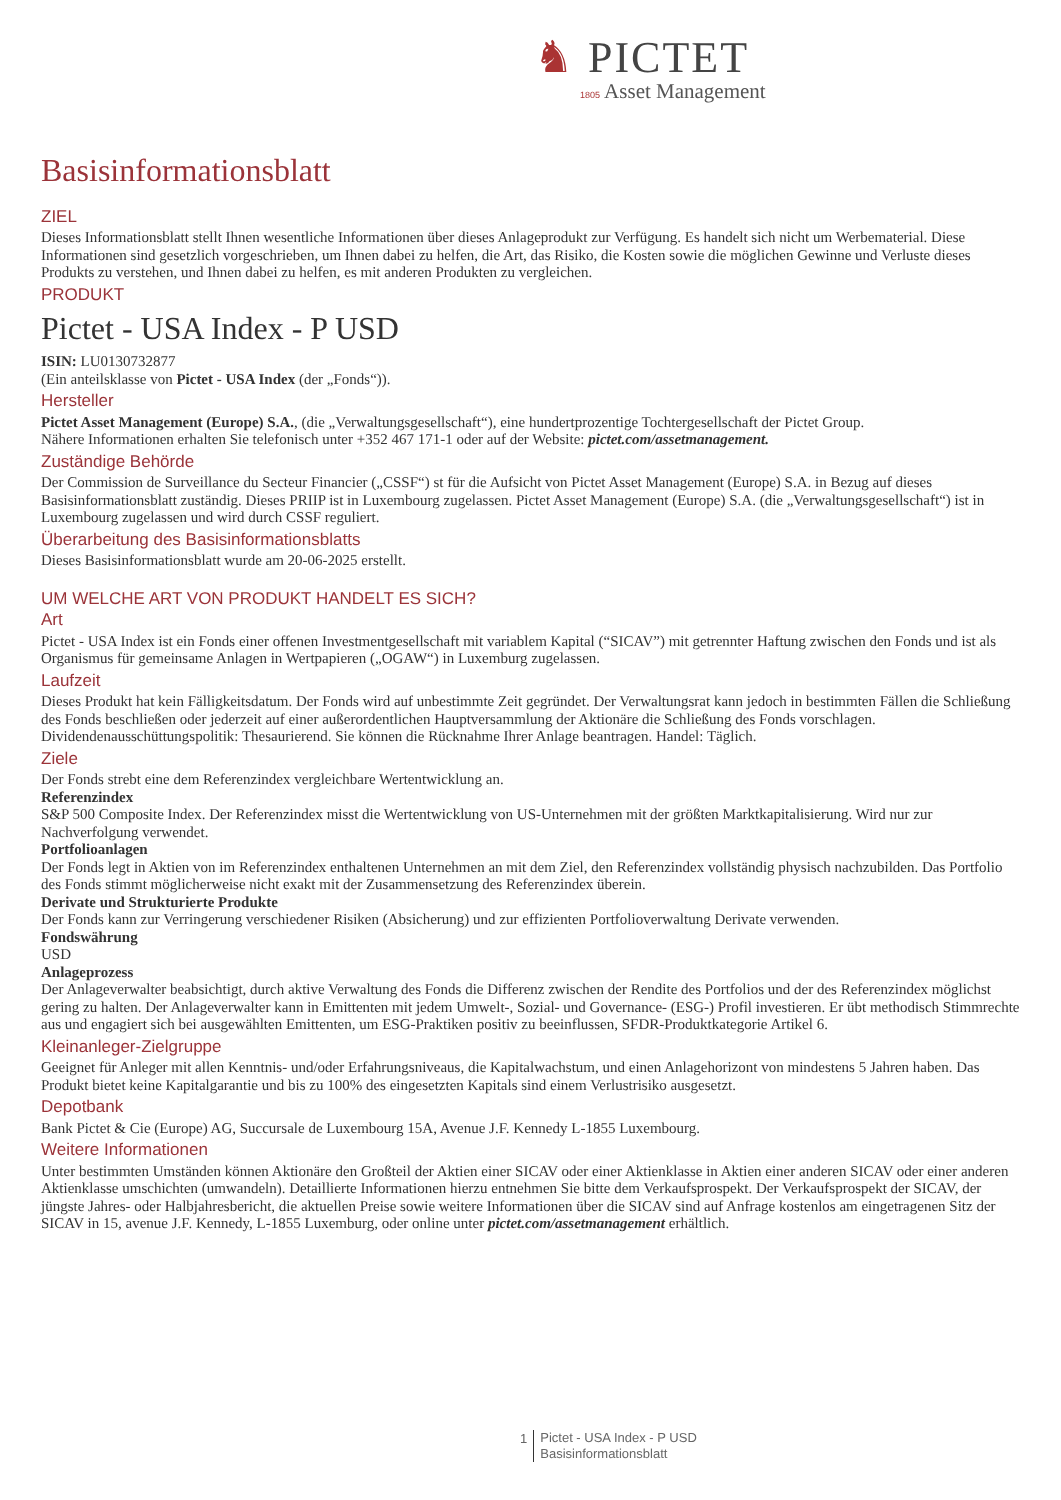♞ PICTET
1805 Asset Management
Basisinformationsblatt
ZIEL
Dieses Informationsblatt stellt Ihnen wesentliche Informationen über dieses Anlageprodukt zur Verfügung. Es handelt sich nicht um Werbematerial. Diese Informationen sind gesetzlich vorgeschrieben, um Ihnen dabei zu helfen, die Art, das Risiko, die Kosten sowie die möglichen Gewinne und Verluste dieses Produkts zu verstehen, und Ihnen dabei zu helfen, es mit anderen Produkten zu vergleichen.
PRODUKT
Pictet - USA Index - P USD
ISIN: LU0130732877
(Ein anteilsklasse von Pictet - USA Index (der „Fonds“)).
Hersteller
Pictet Asset Management (Europe) S.A., (die „Verwaltungsgesellschaft“), eine hundertprozentige Tochtergesellschaft der Pictet Group.
Nähere Informationen erhalten Sie telefonisch unter +352 467 171-1 oder auf der Website: pictet.com/assetmanagement.
Zuständige Behörde
Der Commission de Surveillance du Secteur Financier („CSSF“) st für die Aufsicht von Pictet Asset Management (Europe) S.A. in Bezug auf dieses Basisinformationsblatt zuständig. Dieses PRIIP ist in Luxembourg zugelassen. Pictet Asset Management (Europe) S.A. (die „Verwaltungsgesellschaft“) ist in Luxembourg zugelassen und wird durch CSSF reguliert.
Überarbeitung des Basisinformationsblatts
Dieses Basisinformationsblatt wurde am 20-06-2025 erstellt.
UM WELCHE ART VON PRODUKT HANDELT ES SICH?
Art
Pictet - USA Index ist ein Fonds einer offenen Investmentgesellschaft mit variablem Kapital (“SICAV”) mit getrennter Haftung zwischen den Fonds und ist als Organismus für gemeinsame Anlagen in Wertpapieren („OGAW“) in Luxemburg zugelassen.
Laufzeit
Dieses Produkt hat kein Fälligkeitsdatum. Der Fonds wird auf unbestimmte Zeit gegründet. Der Verwaltungsrat kann jedoch in bestimmten Fällen die Schließung des Fonds beschließen oder jederzeit auf einer außerordentlichen Hauptversammlung der Aktionäre die Schließung des Fonds vorschlagen. Dividendenausschüttungspolitik: Thesaurierend. Sie können die Rücknahme Ihrer Anlage beantragen. Handel: Täglich.
Ziele
Der Fonds strebt eine dem Referenzindex vergleichbare Wertentwicklung an.
Referenzindex
S&P 500 Composite Index. Der Referenzindex misst die Wertentwicklung von US-Unternehmen mit der größten Marktkapitalisierung. Wird nur zur Nachverfolgung verwendet.
Portfolioanlagen
Der Fonds legt in Aktien von im Referenzindex enthaltenen Unternehmen an mit dem Ziel, den Referenzindex vollständig physisch nachzubilden. Das Portfolio des Fonds stimmt möglicherweise nicht exakt mit der Zusammensetzung des Referenzindex überein.
Derivate und Strukturierte Produkte
Der Fonds kann zur Verringerung verschiedener Risiken (Absicherung) und zur effizienten Portfolioverwaltung Derivate verwenden.
Fondswährung
USD
Anlageprozess
Der Anlageverwalter beabsichtigt, durch aktive Verwaltung des Fonds die Differenz zwischen der Rendite des Portfolios und der des Referenzindex möglichst gering zu halten. Der Anlageverwalter kann in Emittenten mit jedem Umwelt-, Sozial- und Governance- (ESG-) Profil investieren. Er übt methodisch Stimmrechte aus und engagiert sich bei ausgewählten Emittenten, um ESG-Praktiken positiv zu beeinflussen, SFDR-Produktkategorie Artikel 6.
Kleinanleger-Zielgruppe
Geeignet für Anleger mit allen Kenntnis- und/oder Erfahrungsniveaus, die Kapitalwachstum, und einen Anlagehorizont von mindestens 5 Jahren haben. Das Produkt bietet keine Kapitalgarantie und bis zu 100% des eingesetzten Kapitals sind einem Verlustrisiko ausgesetzt.
Depotbank
Bank Pictet & Cie (Europe) AG, Succursale de Luxembourg 15A, Avenue J.F. Kennedy L-1855 Luxembourg.
Weitere Informationen
Unter bestimmten Umständen können Aktionäre den Großteil der Aktien einer SICAV oder einer Aktienklasse in Aktien einer anderen SICAV oder einer anderen Aktienklasse umschichten (umwandeln). Detaillierte Informationen hierzu entnehmen Sie bitte dem Verkaufsprospekt. Der Verkaufsprospekt der SICAV, der jüngste Jahres- oder Halbjahresbericht, die aktuellen Preise sowie weitere Informationen über die SICAV sind auf Anfrage kostenlos am eingetragenen Sitz der SICAV in 15, avenue J.F. Kennedy, L-1855 Luxemburg, oder online unter pictet.com/assetmanagement erhältlich.
1 Pictet - USA Index - P USD
Basisinformationsblatt